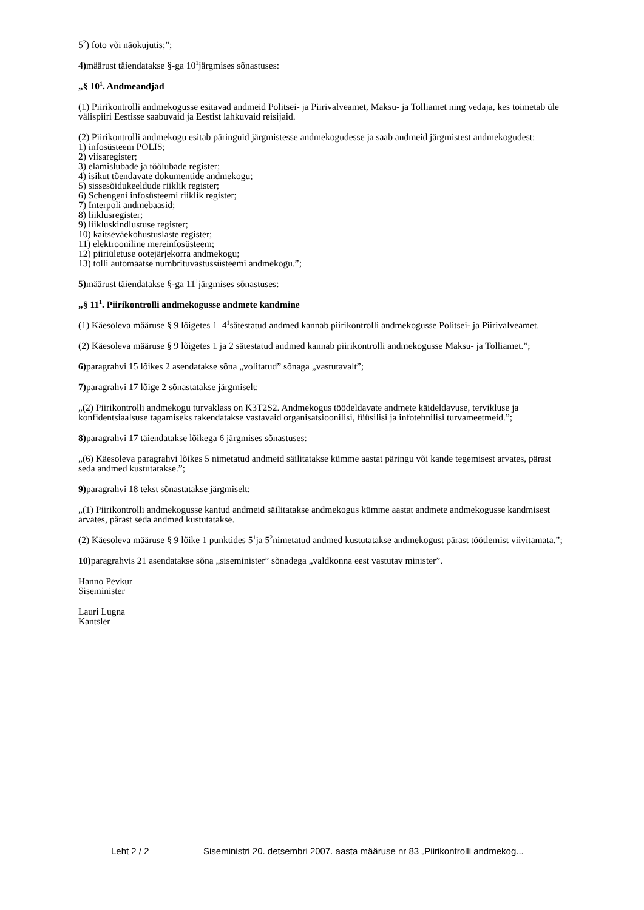5<sup>2</sup>) foto või näokujutis;”;
4) määrust täiendatakse §-ga 10<sup>1</sup>järgmises sõnastuses:
„§ 10<sup>1</sup>. Andmeandjad
(1) Piirikontrolli andmekogusse esitavad andmeid Politsei- ja Piirivalveamet, Maksu- ja Tolliamet ning vedaja, kes toimetab üle välispiiri Eestisse saabuvaid ja Eestist lahkuvaid reisijaid.
(2) Piirikontrolli andmekogu esitab päringuid järgmistesse andmekogudesse ja saab andmeid järgmistest andmekogudest:
1) infosüsteem POLIS;
2) viisaregister;
3) elamislubade ja töölubade register;
4) isikut tõendavate dokumentide andmekogu;
5) sissesõidukeeldude riiklik register;
6) Schengeni infosüsteemi riiklik register;
7) Interpoli andmebaasid;
8) liiklusregister;
9) liikluskindlustuse register;
10) kaitseväekohustuslaste register;
11) elektrooniline mereinfosüsteem;
12) piiriületuse ootejärjekorra andmekogu;
13) tolli automaatse numbrituvastussüsteemi andmekogu.”;
5) määrust täiendatakse §-ga 11<sup>1</sup>järgmises sõnastuses:
„§ 11<sup>1</sup>. Piirikontrolli andmekogusse andmete kandmine
(1) Käesoleva määruse § 9 lõigetes 1–4<sup>1</sup>sätestatud andmed kannab piirikontrolli andmekogusse Politsei- ja Piirivalveamet.
(2) Käesoleva määruse § 9 lõigetes 1 ja 2 sätestatud andmed kannab piirikontrolli andmekogusse Maksu- ja Tolliamet.”;
6) paragrahvi 15 lõikes 2 asendatakse sõna „volitatud” sõnaga „vastutavalt”;
7) paragrahvi 17 lõige 2 sõnastatakse järgmiselt:
„(2) Piirikontrolli andmekogu turvaklass on K3T2S2. Andmekogus töödeldavate andmete käideldavuse, tervikluse ja konfidentsiaalsuse tagamiseks rakendatakse vastavaid organisatsioonilisi, füüsilisi ja infotehnilisi turvameetmeid.”;
8) paragrahvi 17 täiendatakse lõikega 6 järgmises sõnastuses:
„(6) Käesoleva paragrahvi lõikes 5 nimetatud andmeid säilitatakse kümme aastat päringu või kande tegemisest arvates, pärast seda andmed kustutatakse.”;
9) paragrahvi 18 tekst sõnastatakse järgmiselt:
„(1) Piirikontrolli andmekogusse kantud andmeid säilitatakse andmekogus kümme aastat andmete andmekogusse kandmisest arvates, pärast seda andmed kustutatakse.
(2) Käesoleva määruse § 9 lõike 1 punktides 5<sup>1</sup>ja 5<sup>2</sup>nimetatud andmed kustutatakse andmekogust pärast töötlemist viivitamata.”;
10) paragrahvis 21 asendatakse sõna „siseminister” sõnadega „valdkonna eest vastutav minister”.
Hanno Pevkur
Siseminister
Lauri Lugna
Kantsler
Leht 2 / 2 Siseministri 20. detsembri 2007. aasta määruse nr 83 „Piirikontrolli andmekog...